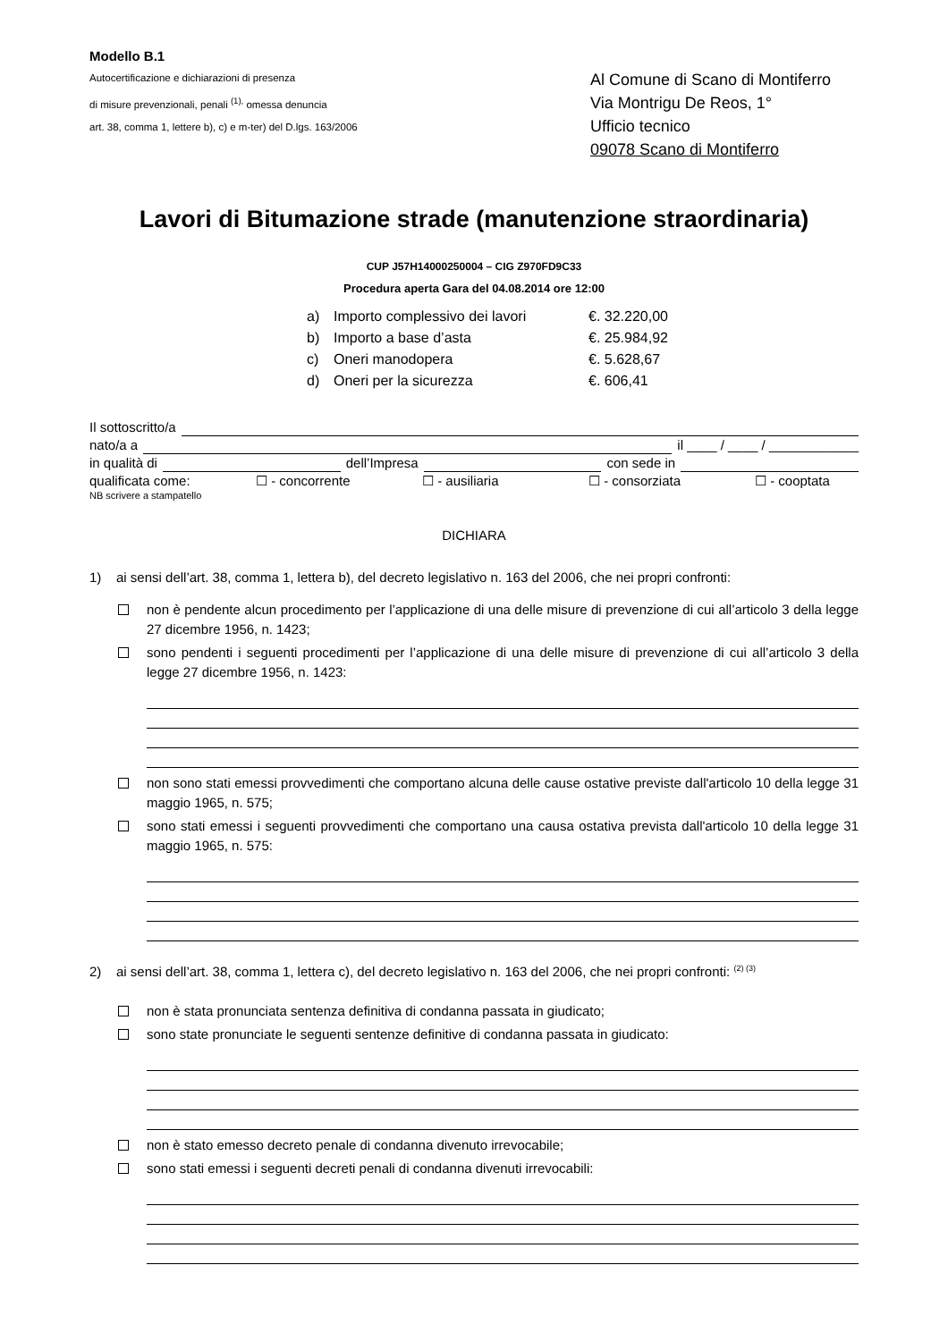Modello B.1
Autocertificazione e dichiarazioni di presenza
di misure prevenzionali, penali <sup>(1),</sup> omessa denuncia
art. 38, comma 1, lettere b), c) e m-ter) del D.lgs. 163/2006
Al Comune di Scano di Montiferro
Via Montrigu De Reos, 1°
Ufficio tecnico
09078 Scano di Montiferro
Lavori di Bitumazione strade (manutenzione straordinaria)
CUP J57H14000250004 – CIG Z970FD9C33
Procedura aperta Gara del 04.08.2014 ore 12:00
a) Importo complessivo dei lavori €. 32.220,00
b) Importo a base d’asta €. 25.984,92
c) Oneri manodopera €. 5.628,67
d) Oneri per la sicurezza €. 606,41
Il sottoscritto/a
nato/a a il ____ / ____ / ____________
in qualità di dell’Impresa con sede in
qualificata come: ☐ - concorrente ☐ - ausiliaria ☐ - consorziata ☐ - cooptata
NB scrivere a stampatello
DICHIARA
1) ai sensi dell’art. 38, comma 1, lettera b), del decreto legislativo n. 163 del 2006, che nei propri confronti:
non è pendente alcun procedimento per l’applicazione di una delle misure di prevenzione di cui all’articolo 3 della legge 27 dicembre 1956, n. 1423;
sono pendenti i seguenti procedimenti per l’applicazione di una delle misure di prevenzione di cui all’articolo 3 della legge 27 dicembre 1956, n. 1423:
non sono stati emessi provvedimenti che comportano alcuna delle cause ostative previste dall'articolo 10 della legge 31 maggio 1965, n. 575;
sono stati emessi i seguenti provvedimenti che comportano una causa ostativa prevista dall'articolo 10 della legge 31 maggio 1965, n. 575:
2) ai sensi dell’art. 38, comma 1, lettera c), del decreto legislativo n. 163 del 2006, che nei propri confronti: <sup>(2) (3)</sup>
non è stata pronunciata sentenza definitiva di condanna passata in giudicato;
sono state pronunciate le seguenti sentenze definitive di condanna passata in giudicato:
non è stato emesso decreto penale di condanna divenuto irrevocabile;
sono stati emessi i seguenti decreti penali di condanna divenuti irrevocabili: